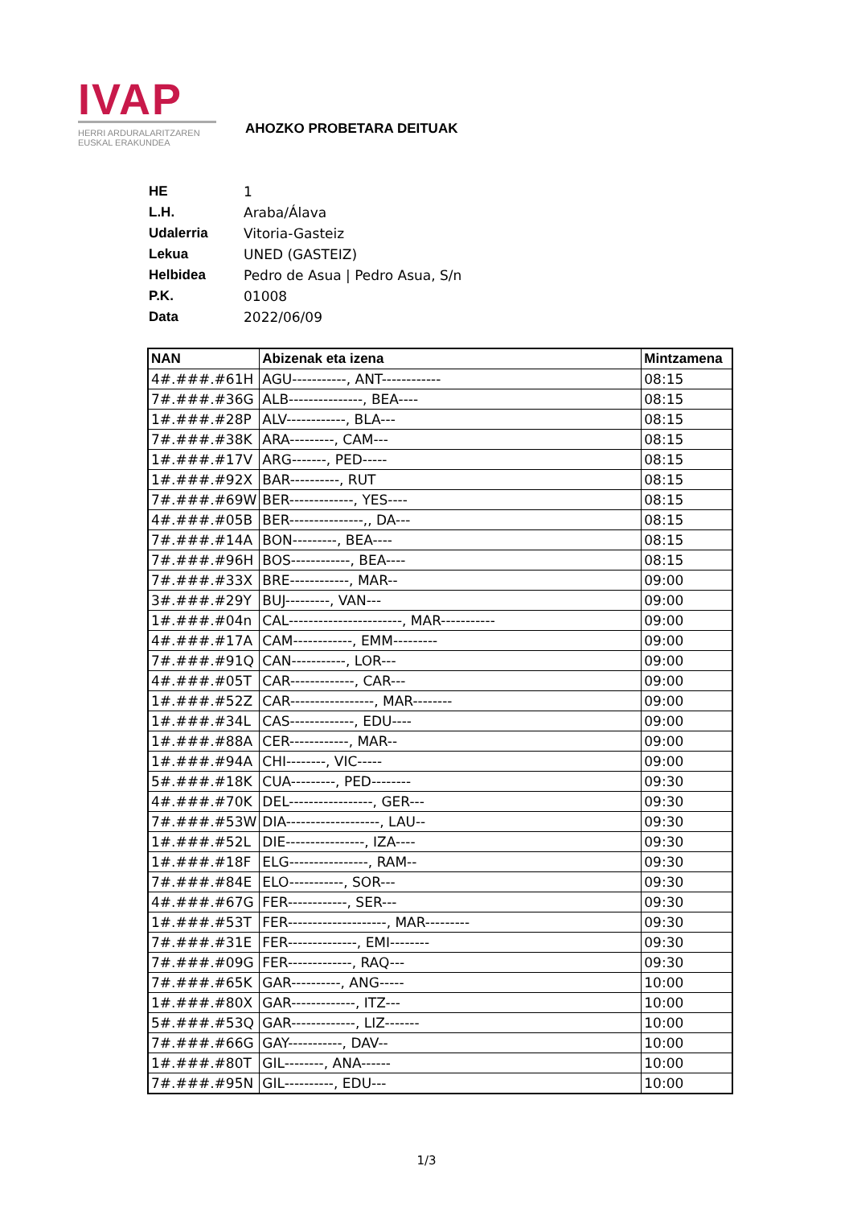IVAP
HERRI ARDURALARITZAREN
EUSKAL ERAKUNDEA
AHOZKO PROBETARA DEITUAK
| HE | 1 |
| L.H. | Araba/Álava |
| Udalerria | Vitoria-Gasteiz |
| Lekua | UNED (GASTEIZ) |
| Helbidea | Pedro de Asua / Pedro Asua, S/n |
| P.K. | 01008 |
| Data | 2022/06/09 |
| NAN | Abizenak eta izena | Mintzamena |
| --- | --- | --- |
| 4#.###.#61H | AGU-----------, ANT------------ | 08:15 |
| 7#.###.#36G | ALB---------------, BEA---- | 08:15 |
| 1#.###.#28P | ALV------------, BLA--- | 08:15 |
| 7#.###.#38K | ARA---------, CAM--- | 08:15 |
| 1#.###.#17V | ARG-------, PED----- | 08:15 |
| 1#.###.#92X | BAR----------, RUT | 08:15 |
| 7#.###.#69W | BER-------------, YES---- | 08:15 |
| 4#.###.#05B | BER---------------,, DA--- | 08:15 |
| 7#.###.#14A | BON---------, BEA---- | 08:15 |
| 7#.###.#96H | BOS------------, BEA---- | 08:15 |
| 7#.###.#33X | BRE------------, MAR-- | 09:00 |
| 3#.###.#29Y | BUJ---------, VAN--- | 09:00 |
| 1#.###.#04n | CAL-----------------------, MAR----------- | 09:00 |
| 4#.###.#17A | CAM------------, EMM--------- | 09:00 |
| 7#.###.#91Q | CAN-----------, LOR--- | 09:00 |
| 4#.###.#05T | CAR-------------, CAR--- | 09:00 |
| 1#.###.#52Z | CAR-----------------, MAR-------- | 09:00 |
| 1#.###.#34L | CAS-------------, EDU---- | 09:00 |
| 1#.###.#88A | CER------------, MAR-- | 09:00 |
| 1#.###.#94A | CHI--------, VIC----- | 09:00 |
| 5#.###.#18K | CUA---------, PED-------- | 09:30 |
| 4#.###.#70K | DEL-----------------, GER--- | 09:30 |
| 7#.###.#53W | DIA-------------------, LAU-- | 09:30 |
| 1#.###.#52L | DIE----------------, IZA---- | 09:30 |
| 1#.###.#18F | ELG----------------, RAM-- | 09:30 |
| 7#.###.#84E | ELO-----------, SOR--- | 09:30 |
| 4#.###.#67G | FER------------, SER--- | 09:30 |
| 1#.###.#53T | FER--------------------, MAR--------- | 09:30 |
| 7#.###.#31E | FER--------------, EMI-------- | 09:30 |
| 7#.###.#09G | FER-------------, RAQ--- | 09:30 |
| 7#.###.#65K | GAR----------, ANG----- | 10:00 |
| 1#.###.#80X | GAR-------------, ITZ--- | 10:00 |
| 5#.###.#53Q | GAR-------------, LIZ------- | 10:00 |
| 7#.###.#66G | GAY-----------, DAV-- | 10:00 |
| 1#.###.#80T | GIL--------, ANA------ | 10:00 |
| 7#.###.#95N | GIL----------, EDU--- | 10:00 |
1/3